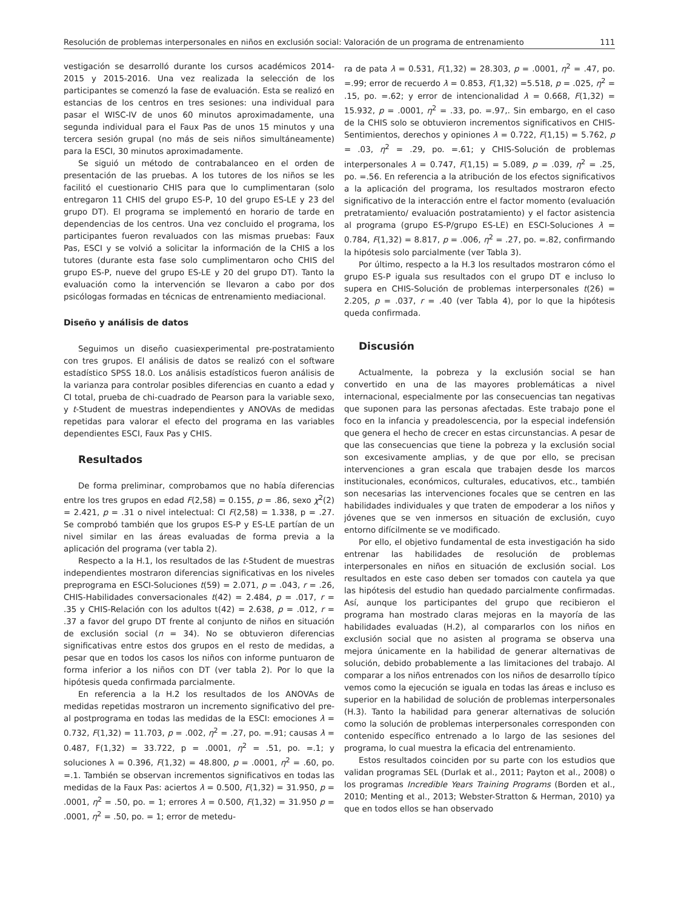Resolución de problemas interpersonales en niños en exclusión social: Valoración de un programa de entrenamiento 111
vestigación se desarrolló durante los cursos académicos 2014-2015 y 2015-2016. Una vez realizada la selección de los participantes se comenzó la fase de evaluación. Esta se realizó en estancias de los centros en tres sesiones: una individual para pasar el WISC-IV de unos 60 minutos aproximadamente, una segunda individual para el Faux Pas de unos 15 minutos y una tercera sesión grupal (no más de seis niños simultáneamente) para la ESCI, 30 minutos aproximadamente.
Se siguió un método de contrabalanceo en el orden de presentación de las pruebas. A los tutores de los niños se les facilitó el cuestionario CHIS para que lo cumplimentaran (solo entregaron 11 CHIS del grupo ES-P, 10 del grupo ES-LE y 23 del grupo DT). El programa se implementó en horario de tarde en dependencias de los centros. Una vez concluido el programa, los participantes fueron revaluados con las mismas pruebas: Faux Pas, ESCI y se volvió a solicitar la información de la CHIS a los tutores (durante esta fase solo cumplimentaron ocho CHIS del grupo ES-P, nueve del grupo ES-LE y 20 del grupo DT). Tanto la evaluación como la intervención se llevaron a cabo por dos psicólogas formadas en técnicas de entrenamiento mediacional.
Diseño y análisis de datos
Seguimos un diseño cuasiexperimental pre-postratamiento con tres grupos. El análisis de datos se realizó con el software estadístico SPSS 18.0. Los análisis estadísticos fueron análisis de la varianza para controlar posibles diferencias en cuanto a edad y CI total, prueba de chi-cuadrado de Pearson para la variable sexo, y t-Student de muestras independientes y ANOVAs de medidas repetidas para valorar el efecto del programa en las variables dependientes ESCI, Faux Pas y CHIS.
Resultados
De forma preliminar, comprobamos que no había diferencias entre los tres grupos en edad F(2,58) = 0.155, p = .86, sexo χ<sup>2</sup>(2) = 2.421, p = .31 o nivel intelectual: CI F(2,58) = 1.338, p = .27. Se comprobó también que los grupos ES-P y ES-LE partían de un nivel similar en las áreas evaluadas de forma previa a la aplicación del programa (ver tabla 2).
Respecto a la H.1, los resultados de las t-Student de muestras independientes mostraron diferencias significativas en los niveles preprograma en ESCI-Soluciones t(59) = 2.071, p = .043, r = .26, CHIS-Habilidades conversacionales t(42) = 2.484, p = .017, r = .35 y CHIS-Relación con los adultos t(42) = 2.638, p = .012, r = .37 a favor del grupo DT frente al conjunto de niños en situación de exclusión social (n = 34). No se obtuvieron diferencias significativas entre estos dos grupos en el resto de medidas, a pesar que en todos los casos los niños con informe puntuaron de forma inferior a los niños con DT (ver tabla 2). Por lo que la hipótesis queda confirmada parcialmente.
En referencia a la H.2 los resultados de los ANOVAs de medidas repetidas mostraron un incremento significativo del pre- al postprograma en todas las medidas de la ESCI: emociones λ = 0.732, F(1,32) = 11.703, p = .002, η<sup>2</sup> = .27, po. =.91; causas λ = 0.487, F(1,32) = 33.722, p = .0001, η<sup>2</sup> = .51, po. =.1; y soluciones λ = 0.396, F(1,32) = 48.800, p = .0001, η<sup>2</sup> = .60, po. =.1. También se observan incrementos significativos en todas las medidas de la Faux Pas: aciertos λ = 0.500, F(1,32) = 31.950, p = .0001, η<sup>2</sup> = .50, po. = 1; errores λ = 0.500, F(1,32) = 31.950 p = .0001, η<sup>2</sup> = .50, po. = 1; error de metedu-
ra de pata λ = 0.531, F(1,32) = 28.303, p = .0001, η<sup>2</sup> = .47, po. =.99; error de recuerdo λ = 0.853, F(1,32) =5.518, p = .025, η<sup>2</sup> = .15, po. =.62; y error de intencionalidad λ = 0.668, F(1,32) = 15.932, p = .0001, η<sup>2</sup> = .33, po. =.97,. Sin embargo, en el caso de la CHIS solo se obtuvieron incrementos significativos en CHIS-Sentimientos, derechos y opiniones λ = 0.722, F(1,15) = 5.762, p = .03, η<sup>2</sup> = .29, po. =.61; y CHIS-Solución de problemas interpersonales λ = 0.747, F(1,15) = 5.089, p = .039, η<sup>2</sup> = .25, po. =.56. En referencia a la atribución de los efectos significativos a la aplicación del programa, los resultados mostraron efecto significativo de la interacción entre el factor momento (evaluación pretratamiento/ evaluación postratamiento) y el factor asistencia al programa (grupo ES-P/grupo ES-LE) en ESCI-Soluciones λ = 0.784, F(1,32) = 8.817, p = .006, η<sup>2</sup> = .27, po. =.82, confirmando la hipótesis solo parcialmente (ver Tabla 3).
Por último, respecto a la H.3 los resultados mostraron cómo el grupo ES-P iguala sus resultados con el grupo DT e incluso lo supera en CHIS-Solución de problemas interpersonales t(26) = 2.205, p = .037, r = .40 (ver Tabla 4), por lo que la hipótesis queda confirmada.
Discusión
Actualmente, la pobreza y la exclusión social se han convertido en una de las mayores problemáticas a nivel internacional, especialmente por las consecuencias tan negativas que suponen para las personas afectadas. Este trabajo pone el foco en la infancia y preadolescencia, por la especial indefensión que genera el hecho de crecer en estas circunstancias. A pesar de que las consecuencias que tiene la pobreza y la exclusión social son excesivamente amplias, y de que por ello, se precisan intervenciones a gran escala que trabajen desde los marcos institucionales, económicos, culturales, educativos, etc., también son necesarias las intervenciones focales que se centren en las habilidades individuales y que traten de empoderar a los niños y jóvenes que se ven inmersos en situación de exclusión, cuyo entorno difícilmente se ve modificado.
Por ello, el objetivo fundamental de esta investigación ha sido entrenar las habilidades de resolución de problemas interpersonales en niños en situación de exclusión social. Los resultados en este caso deben ser tomados con cautela ya que las hipótesis del estudio han quedado parcialmente confirmadas. Así, aunque los participantes del grupo que recibieron el programa han mostrado claras mejoras en la mayoría de las habilidades evaluadas (H.2), al compararlos con los niños en exclusión social que no asisten al programa se observa una mejora únicamente en la habilidad de generar alternativas de solución, debido probablemente a las limitaciones del trabajo. Al comparar a los niños entrenados con los niños de desarrollo típico vemos como la ejecución se iguala en todas las áreas e incluso es superior en la habilidad de solución de problemas interpersonales (H.3). Tanto la habilidad para generar alternativas de solución como la solución de problemas interpersonales corresponden con contenido específico entrenado a lo largo de las sesiones del programa, lo cual muestra la eficacia del entrenamiento.
Estos resultados coinciden por su parte con los estudios que validan programas SEL (Durlak et al., 2011; Payton et al., 2008) o los programas Incredible Years Training Programs (Borden et al., 2010; Menting et al., 2013; Webster-Stratton & Herman, 2010) ya que en todos ellos se han observado